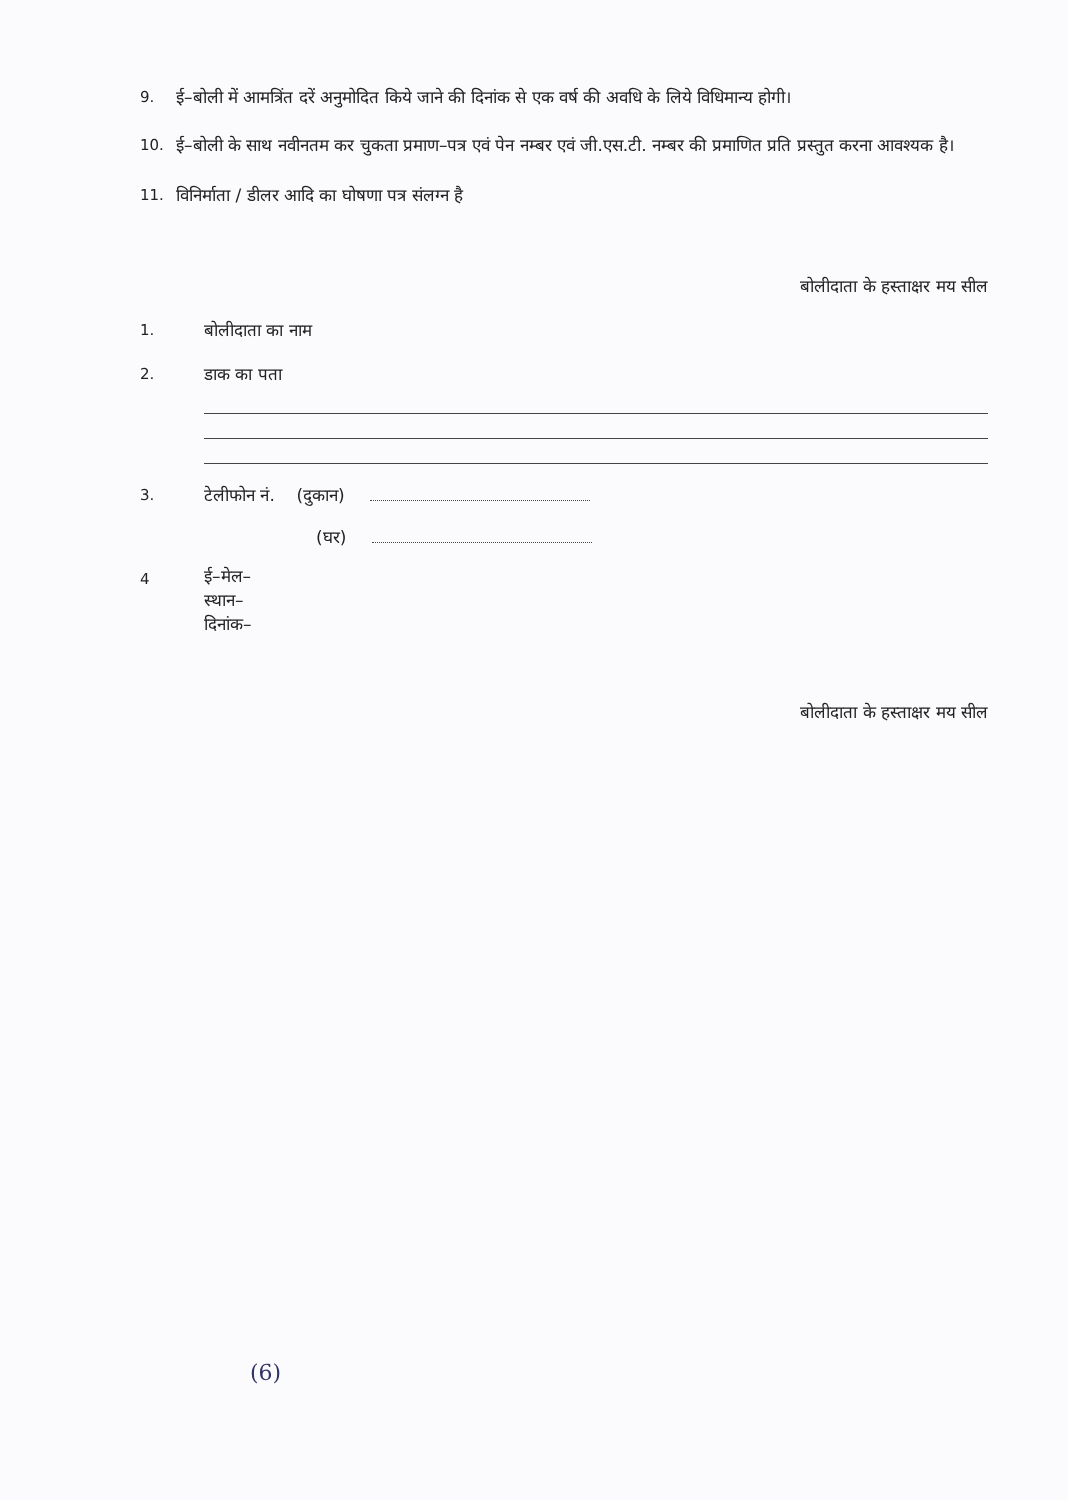9. ई–बोली में आमत्रिंत दरें अनुमोदित किये जाने की दिनांक से एक वर्ष की अवधि के लिये विधिमान्य होगी।
10. ई–बोली के साथ नवीनतम कर चुकता प्रमाण–पत्र एवं पेन नम्बर एवं जी.एस.टी. नम्बर की प्रमाणित प्रति प्रस्तुत करना आवश्यक है।
11. विनिर्माता / डीलर आदि का घोषणा पत्र संलग्न है
बोलीदाता के हस्ताक्षर मय सील
1. बोलीदाता का नाम
2. डाक का पता
3. टेलीफोन नं. (दुकान)
(घर)
4
ई–मेल–
स्थान–
दिनांक–
बोलीदाता के हस्ताक्षर मय सील
(6)